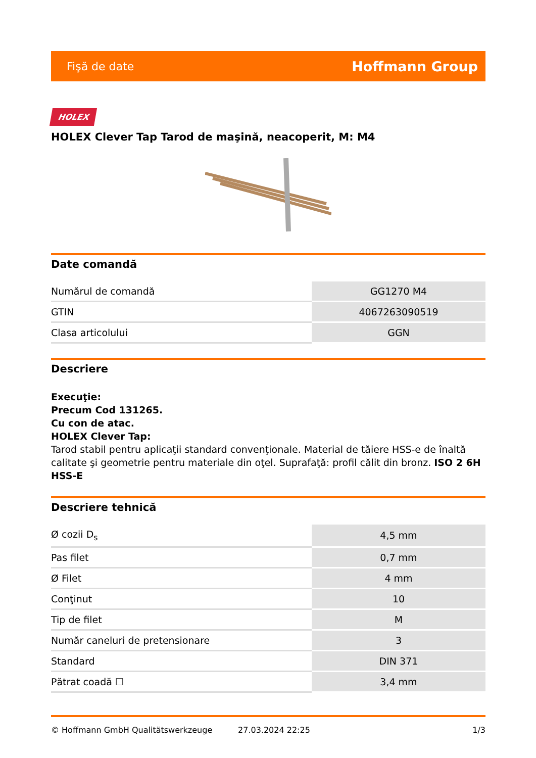Fişă de date Hoffmann Group
HOLEX
HOLEX Clever Tap Tarod de maşină, neacoperit, M: M4
Date comandă
| Numărul de comandă | GG1270 M4 |
| GTIN | 4067263090519 |
| Clasa articolului | GGN |
Descriere
Execuţie:
Precum Cod 131265.
Cu con de atac.
HOLEX Clever Tap:
Tarod stabil pentru aplicaţii standard convenţionale. Material de tăiere HSS-e de înaltă calitate şi geometrie pentru materiale din oţel. Suprafaţă: profil călit din bronz. ISO 2 6H
HSS-E
Descriere tehnică
| Ø cozii D<sub>s</sub> | 4,5 mm |
| Pas filet | 0,7 mm |
| Ø Filet | 4 mm |
| Conţinut | 10 |
| Tip de filet | M |
| Număr caneluri de pretensionare | 3 |
| Standard | DIN 371 |
| Pătrat coadă ☐ | 3,4 mm |
© Hoffmann GmbH Qualitätswerkzeuge 27.03.2024 22:25 1/3